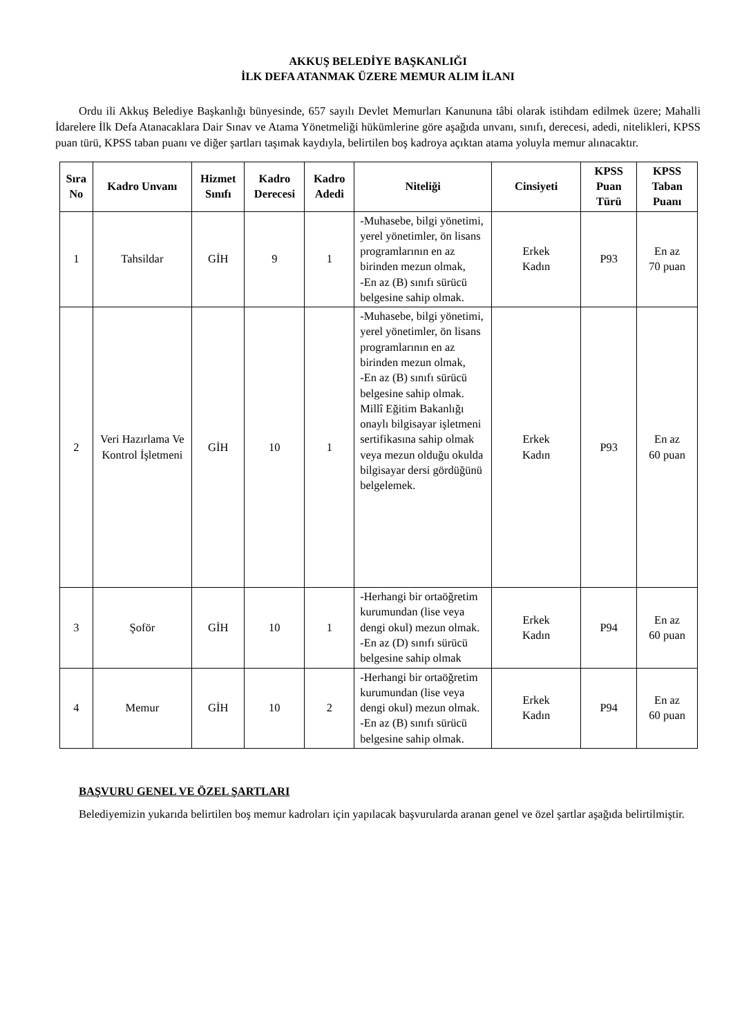AKKUŞ BELEDİYE BAŞKANLIĞI
İLK DEFA ATANMAK ÜZERE MEMUR ALIM İLANI
Ordu ili Akkuş Belediye Başkanlığı bünyesinde, 657 sayılı Devlet Memurları Kanununa tâbi olarak istihdam edilmek üzere; Mahalli İdarelere İlk Defa Atanacaklara Dair Sınav ve Atama Yönetmeliği hükümlerine göre aşağıda unvanı, sınıfı, derecesi, adedi, nitelikleri, KPSS puan türü, KPSS taban puanı ve diğer şartları taşımak kaydıyla, belirtilen boş kadroya açıktan atama yoluyla memur alınacaktır.
| Sıra No | Kadro Unvanı | Hizmet Sınıfı | Kadro Derecesi | Kadro Adedi | Niteliği | Cinsiyeti | KPSS Puan Türü | KPSS Taban Puanı |
| --- | --- | --- | --- | --- | --- | --- | --- | --- |
| 1 | Tahsildar | GİH | 9 | 1 | -Muhasebe, bilgi yönetimi, yerel yönetimler, ön lisans programlarının en az birinden mezun olmak, -En az (B) sınıfı sürücü belgesine sahip olmak. | Erkek Kadın | P93 | En az 70 puan |
| 2 | Veri Hazırlama Ve Kontrol İşletmeni | GİH | 10 | 1 | -Muhasebe, bilgi yönetimi, yerel yönetimler, ön lisans programlarının en az birinden mezun olmak, -En az (B) sınıfı sürücü belgesine sahip olmak. Millî Eğitim Bakanlığı onaylı bilgisayar işletmeni sertifikasına sahip olmak veya mezun olduğu okulda bilgisayar dersi gördüğünü belgelemek. | Erkek Kadın | P93 | En az 60 puan |
| 3 | Şoför | GİH | 10 | 1 | -Herhangi bir ortaöğretim kurumundan (lise veya dengi okul) mezun olmak. -En az (D) sınıfı sürücü belgesine sahip olmak | Erkek Kadın | P94 | En az 60 puan |
| 4 | Memur | GİH | 10 | 2 | -Herhangi bir ortaöğretim kurumundan (lise veya dengi okul) mezun olmak. -En az (B) sınıfı sürücü belgesine sahip olmak. | Erkek Kadın | P94 | En az 60 puan |
BAŞVURU GENEL VE ÖZEL ŞARTLARI
Belediyemizin yukarıda belirtilen boş memur kadroları için yapılacak başvurularda aranan genel ve özel şartlar aşağıda belirtilmiştir.